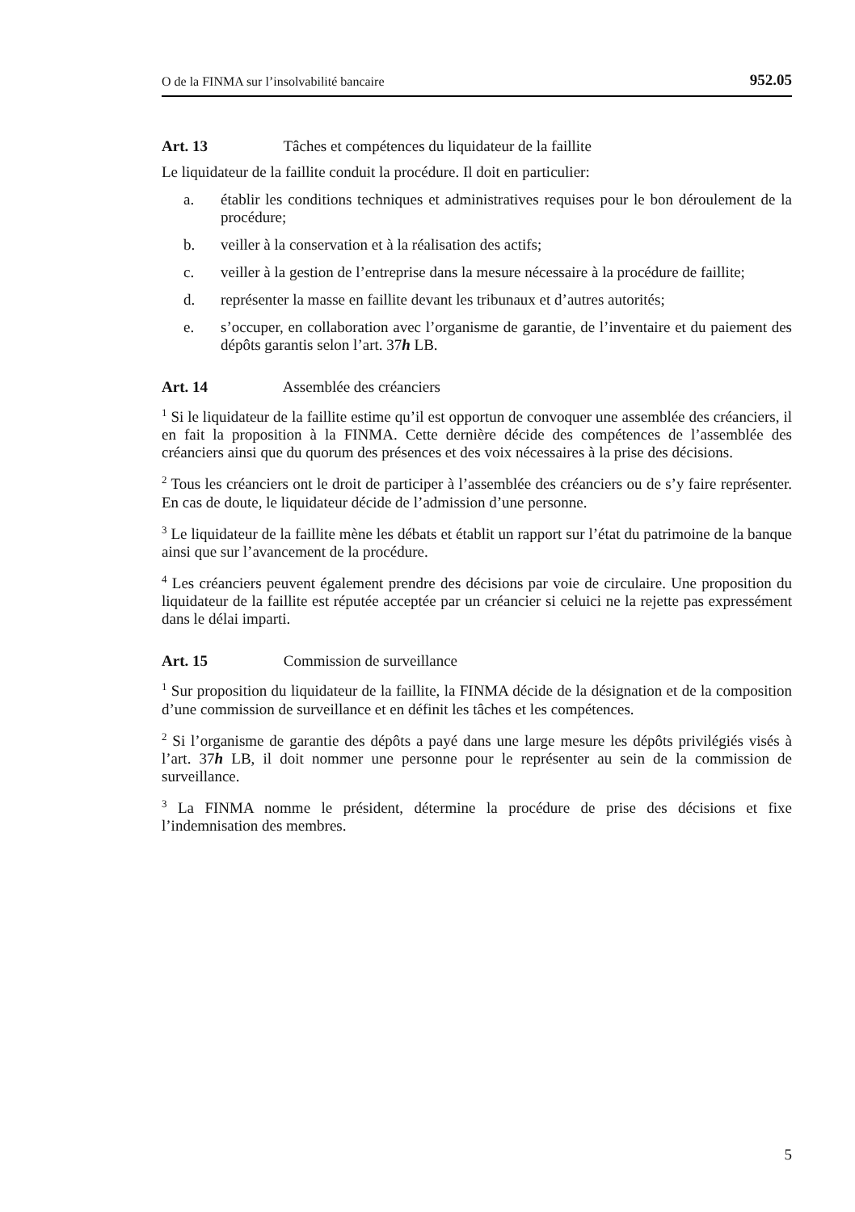O de la FINMA sur l’insolvabilité bancaire 952.05
Art. 13 Tâches et compétences du liquidateur de la faillite
Le liquidateur de la faillite conduit la procédure. Il doit en particulier:
a. établir les conditions techniques et administratives requises pour le bon déroulement de la procédure;
b. veiller à la conservation et à la réalisation des actifs;
c. veiller à la gestion de l’entreprise dans la mesure nécessaire à la procédure de faillite;
d. représenter la masse en faillite devant les tribunaux et d’autres autorités;
e. s’occuper, en collaboration avec l’organisme de garantie, de l’inventaire et du paiement des dépôts garantis selon l’art. 37h LB.
Art. 14 Assemblée des créanciers
<sup>1</sup> Si le liquidateur de la faillite estime qu’il est opportun de convoquer une assemblée des créanciers, il en fait la proposition à la FINMA. Cette dernière décide des compétences de l’assemblée des créanciers ainsi que du quorum des présences et des voix nécessaires à la prise des décisions.
<sup>2</sup> Tous les créanciers ont le droit de participer à l’assemblée des créanciers ou de s’y faire représenter. En cas de doute, le liquidateur décide de l’admission d’une personne.
<sup>3</sup> Le liquidateur de la faillite mène les débats et établit un rapport sur l’état du patrimoine de la banque ainsi que sur l’avancement de la procédure.
<sup>4</sup> Les créanciers peuvent également prendre des décisions par voie de circulaire. Une proposition du liquidateur de la faillite est réputée acceptée par un créancier si celuici ne la rejette pas expressément dans le délai imparti.
Art. 15 Commission de surveillance
<sup>1</sup> Sur proposition du liquidateur de la faillite, la FINMA décide de la désignation et de la composition d’une commission de surveillance et en définit les tâches et les compétences.
<sup>2</sup> Si l’organisme de garantie des dépôts a payé dans une large mesure les dépôts privilégiés visés à l’art. 37h LB, il doit nommer une personne pour le représenter au sein de la commission de surveillance.
<sup>3</sup> La FINMA nomme le président, détermine la procédure de prise des décisions et fixe l’indemnisation des membres.
5